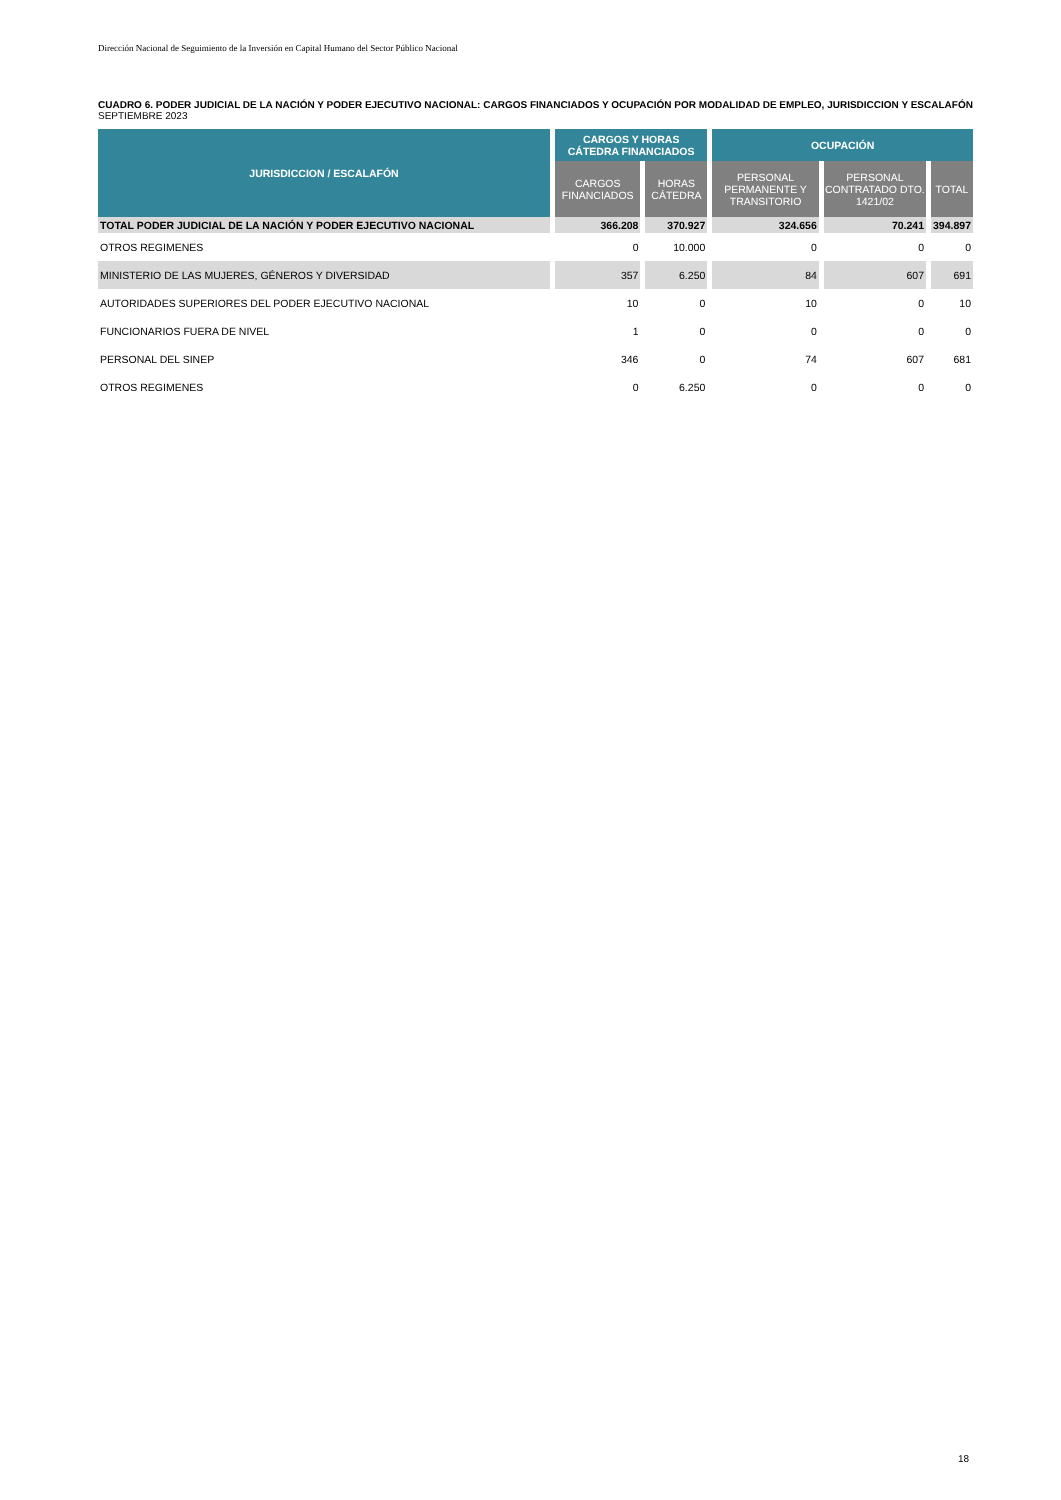Dirección Nacional de Seguimiento de la Inversión en Capital Humano del Sector Público Nacional
CUADRO 6. PODER JUDICIAL DE LA NACIÓN Y PODER EJECUTIVO NACIONAL: CARGOS FINANCIADOS Y OCUPACIÓN POR MODALIDAD DE EMPLEO, JURISDICCION Y ESCALAFÓN
SEPTIEMBRE 2023
| JURISDICCION / ESCALAFÓN | CARGOS Y HORAS CÁTEDRA FINANCIADOS | | OCUPACIÓN | | |
| --- | --- | --- | --- | --- | --- |
| | CARGOS FINANCIADOS | HORAS CÁTEDRA | PERSONAL PERMANENTE Y TRANSITORIO | PERSONAL CONTRATADO DTO. 1421/02 | TOTAL |
| TOTAL PODER JUDICIAL DE LA NACIÓN Y PODER EJECUTIVO NACIONAL | 366.208 | 370.927 | 324.656 | 70.241 | 394.897 |
| OTROS REGIMENES | 0 | 10.000 | 0 | 0 | 0 |
| MINISTERIO DE LAS MUJERES, GÉNEROS Y DIVERSIDAD | 357 | 6.250 | 84 | 607 | 691 |
| AUTORIDADES SUPERIORES DEL PODER EJECUTIVO NACIONAL | 10 | 0 | 10 | 0 | 10 |
| FUNCIONARIOS FUERA DE NIVEL | 1 | 0 | 0 | 0 | 0 |
| PERSONAL DEL SINEP | 346 | 0 | 74 | 607 | 681 |
| OTROS REGIMENES | 0 | 6.250 | 0 | 0 | 0 |
18